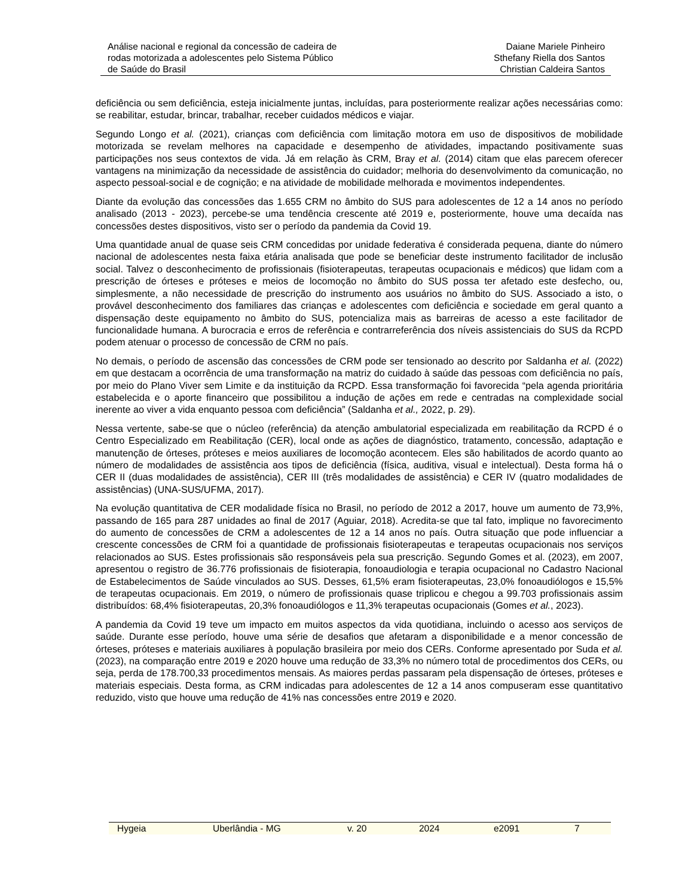Análise nacional e regional da concessão de cadeira de
rodas motorizada a adolescentes pelo Sistema Público
de Saúde do Brasil
Daiane Mariele Pinheiro
Sthefany Riella dos Santos
Christian Caldeira Santos
deficiência ou sem deficiência, esteja inicialmente juntas, incluídas, para posteriormente realizar ações necessárias como: se reabilitar, estudar, brincar, trabalhar, receber cuidados médicos e viajar.
Segundo Longo et al. (2021), crianças com deficiência com limitação motora em uso de dispositivos de mobilidade motorizada se revelam melhores na capacidade e desempenho de atividades, impactando positivamente suas participações nos seus contextos de vida. Já em relação às CRM, Bray et al. (2014) citam que elas parecem oferecer vantagens na minimização da necessidade de assistência do cuidador; melhoria do desenvolvimento da comunicação, no aspecto pessoal-social e de cognição; e na atividade de mobilidade melhorada e movimentos independentes.
Diante da evolução das concessões das 1.655 CRM no âmbito do SUS para adolescentes de 12 a 14 anos no período analisado (2013 - 2023), percebe-se uma tendência crescente até 2019 e, posteriormente, houve uma decaída nas concessões destes dispositivos, visto ser o período da pandemia da Covid 19.
Uma quantidade anual de quase seis CRM concedidas por unidade federativa é considerada pequena, diante do número nacional de adolescentes nesta faixa etária analisada que pode se beneficiar deste instrumento facilitador de inclusão social. Talvez o desconhecimento de profissionais (fisioterapeutas, terapeutas ocupacionais e médicos) que lidam com a prescrição de órteses e próteses e meios de locomoção no âmbito do SUS possa ter afetado este desfecho, ou, simplesmente, a não necessidade de prescrição do instrumento aos usuários no âmbito do SUS. Associado a isto, o provável desconhecimento dos familiares das crianças e adolescentes com deficiência e sociedade em geral quanto a dispensação deste equipamento no âmbito do SUS, potencializa mais as barreiras de acesso a este facilitador de funcionalidade humana. A burocracia e erros de referência e contrarreferência dos níveis assistenciais do SUS da RCPD podem atenuar o processo de concessão de CRM no país.
No demais, o período de ascensão das concessões de CRM pode ser tensionado ao descrito por Saldanha et al. (2022) em que destacam a ocorrência de uma transformação na matriz do cuidado à saúde das pessoas com deficiência no país, por meio do Plano Viver sem Limite e da instituição da RCPD. Essa transformação foi favorecida “pela agenda prioritária estabelecida e o aporte financeiro que possibilitou a indução de ações em rede e centradas na complexidade social inerente ao viver a vida enquanto pessoa com deficiência” (Saldanha et al., 2022, p. 29).
Nessa vertente, sabe-se que o núcleo (referência) da atenção ambulatorial especializada em reabilitação da RCPD é o Centro Especializado em Reabilitação (CER), local onde as ações de diagnóstico, tratamento, concessão, adaptação e manutenção de órteses, próteses e meios auxiliares de locomoção acontecem. Eles são habilitados de acordo quanto ao número de modalidades de assistência aos tipos de deficiência (física, auditiva, visual e intelectual). Desta forma há o CER II (duas modalidades de assistência), CER III (três modalidades de assistência) e CER IV (quatro modalidades de assistências) (UNA-SUS/UFMA, 2017).
Na evolução quantitativa de CER modalidade física no Brasil, no período de 2012 a 2017, houve um aumento de 73,9%, passando de 165 para 287 unidades ao final de 2017 (Aguiar, 2018). Acredita-se que tal fato, implique no favorecimento do aumento de concessões de CRM a adolescentes de 12 a 14 anos no país. Outra situação que pode influenciar a crescente concessões de CRM foi a quantidade de profissionais fisioterapeutas e terapeutas ocupacionais nos serviços relacionados ao SUS. Estes profissionais são responsáveis pela sua prescrição. Segundo Gomes et al. (2023), em 2007, apresentou o registro de 36.776 profissionais de fisioterapia, fonoaudiologia e terapia ocupacional no Cadastro Nacional de Estabelecimentos de Saúde vinculados ao SUS. Desses, 61,5% eram fisioterapeutas, 23,0% fonoaudiólogos e 15,5% de terapeutas ocupacionais. Em 2019, o número de profissionais quase triplicou e chegou a 99.703 profissionais assim distribuídos: 68,4% fisioterapeutas, 20,3% fonoaudiólogos e 11,3% terapeutas ocupacionais (Gomes et al., 2023).
A pandemia da Covid 19 teve um impacto em muitos aspectos da vida quotidiana, incluindo o acesso aos serviços de saúde. Durante esse período, houve uma série de desafios que afetaram a disponibilidade e a menor concessão de órteses, próteses e materiais auxiliares à população brasileira por meio dos CERs. Conforme apresentado por Suda et al. (2023), na comparação entre 2019 e 2020 houve uma redução de 33,3% no número total de procedimentos dos CERs, ou seja, perda de 178.700,33 procedimentos mensais. As maiores perdas passaram pela dispensação de órteses, próteses e materiais especiais. Desta forma, as CRM indicadas para adolescentes de 12 a 14 anos compuseram esse quantitativo reduzido, visto que houve uma redução de 41% nas concessões entre 2019 e 2020.
Hygeia Uberlândia - MG v. 20 2024 e2091 7